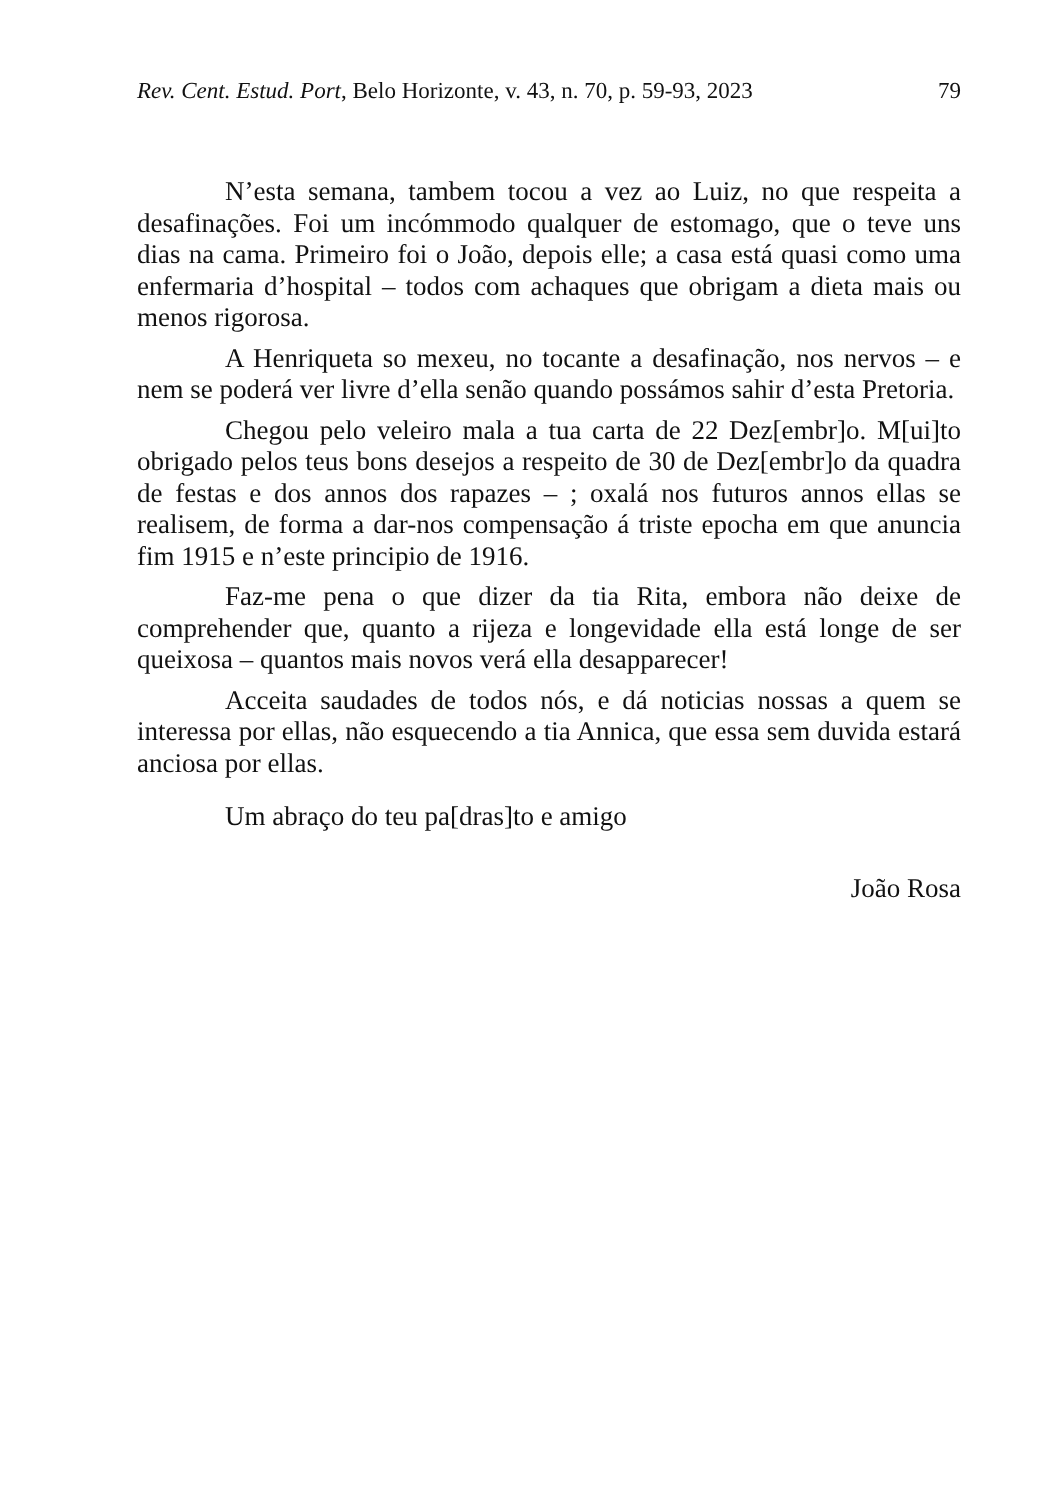Rev. Cent. Estud. Port, Belo Horizonte, v. 43, n. 70, p. 59-93, 2023 79
N’esta semana, tambem tocou a vez ao Luiz, no que respeita a desafinações. Foi um incómmodo qualquer de estomago, que o teve uns dias na cama. Primeiro foi o João, depois elle; a casa está quasi como uma enfermaria d’hospital – todos com achaques que obrigam a dieta mais ou menos rigorosa.
A Henriqueta so mexeu, no tocante a desafinação, nos nervos – e nem se poderá ver livre d’ella senão quando possámos sahir d’esta Pretoria.
Chegou pelo veleiro mala a tua carta de 22 Dez[embr]o. M[ui]to obrigado pelos teus bons desejos a respeito de 30 de Dez[embr]o da quadra de festas e dos annos dos rapazes – ; oxalá nos futuros annos ellas se realisem, de forma a dar-nos compensação á triste epocha em que anuncia fim 1915 e n’este principio de 1916.
Faz-me pena o que dizer da tia Rita, embora não deixe de comprehender que, quanto a rijeza e longevidade ella está longe de ser queixosa – quantos mais novos verá ella desapparecer!
Acceita saudades de todos nós, e dá noticias nossas a quem se interessa por ellas, não esquecendo a tia Annica, que essa sem duvida estará anciosa por ellas.
Um abraço do teu pa[dras]to e amigo
João Rosa